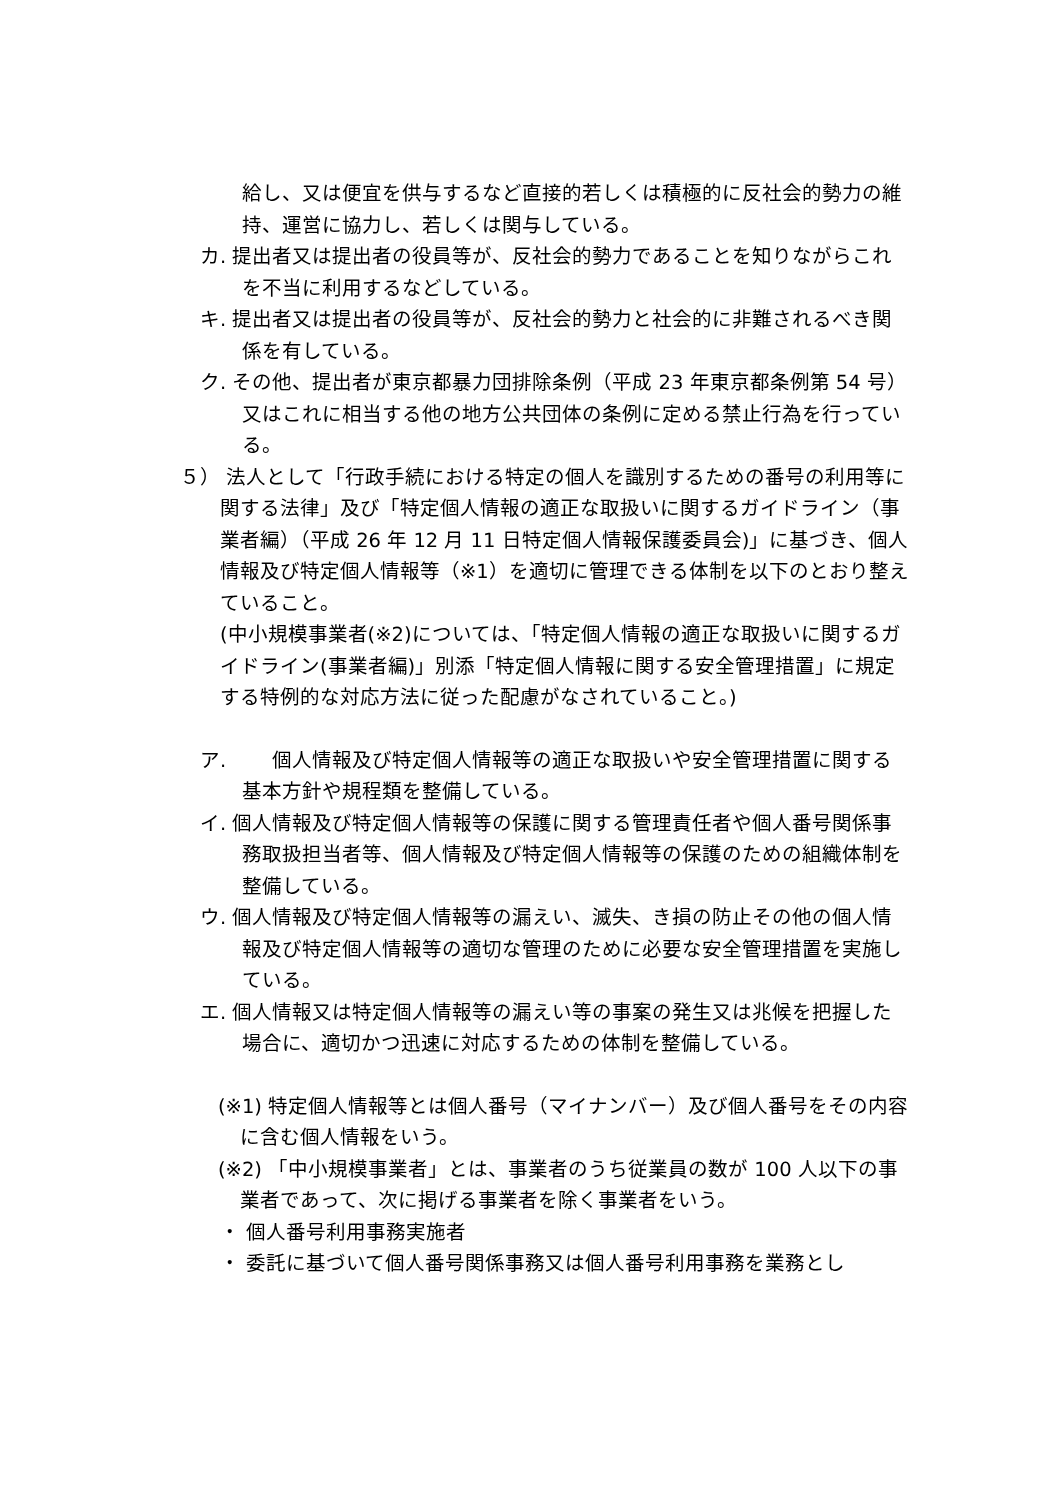給し、又は便宜を供与するなど直接的若しくは積極的に反社会的勢力の維持、運営に協力し、若しくは関与している。
カ. 提出者又は提出者の役員等が、反社会的勢力であることを知りながらこれを不当に利用するなどしている。
キ. 提出者又は提出者の役員等が、反社会的勢力と社会的に非難されるべき関係を有している。
ク. その他、提出者が東京都暴力団排除条例（平成 23 年東京都条例第 54 号）又はこれに相当する他の地方公共団体の条例に定める禁止行為を行っている。
５） 法人として「行政手続における特定の個人を識別するための番号の利用等に関する法律」及び「特定個人情報の適正な取扱いに関するガイドライン（事業者編）（平成 26 年 12 月 11 日特定個人情報保護委員会)」に基づき、個人情報及び特定個人情報等（※1）を適切に管理できる体制を以下のとおり整えていること。
(中小規模事業者(※2)については、「特定個人情報の適正な取扱いに関するガイドライン(事業者編)」別添「特定個人情報に関する安全管理措置」に規定する特例的な対応方法に従った配慮がなされていること。)
ア. 　　個人情報及び特定個人情報等の適正な取扱いや安全管理措置に関する基本方針や規程類を整備している。
イ. 個人情報及び特定個人情報等の保護に関する管理責任者や個人番号関係事務取扱担当者等、個人情報及び特定個人情報等の保護のための組織体制を整備している。
ウ. 個人情報及び特定個人情報等の漏えい、滅失、き損の防止その他の個人情報及び特定個人情報等の適切な管理のために必要な安全管理措置を実施している。
エ. 個人情報又は特定個人情報等の漏えい等の事案の発生又は兆候を把握した場合に、適切かつ迅速に対応するための体制を整備している。
(※1) 特定個人情報等とは個人番号（マイナンバー）及び個人番号をその内容に含む個人情報をいう。
(※2) 「中小規模事業者」とは、事業者のうち従業員の数が 100 人以下の事業者であって、次に掲げる事業者を除く事業者をいう。
・ 個人番号利用事務実施者
・ 委託に基づいて個人番号関係事務又は個人番号利用事務を業務とし